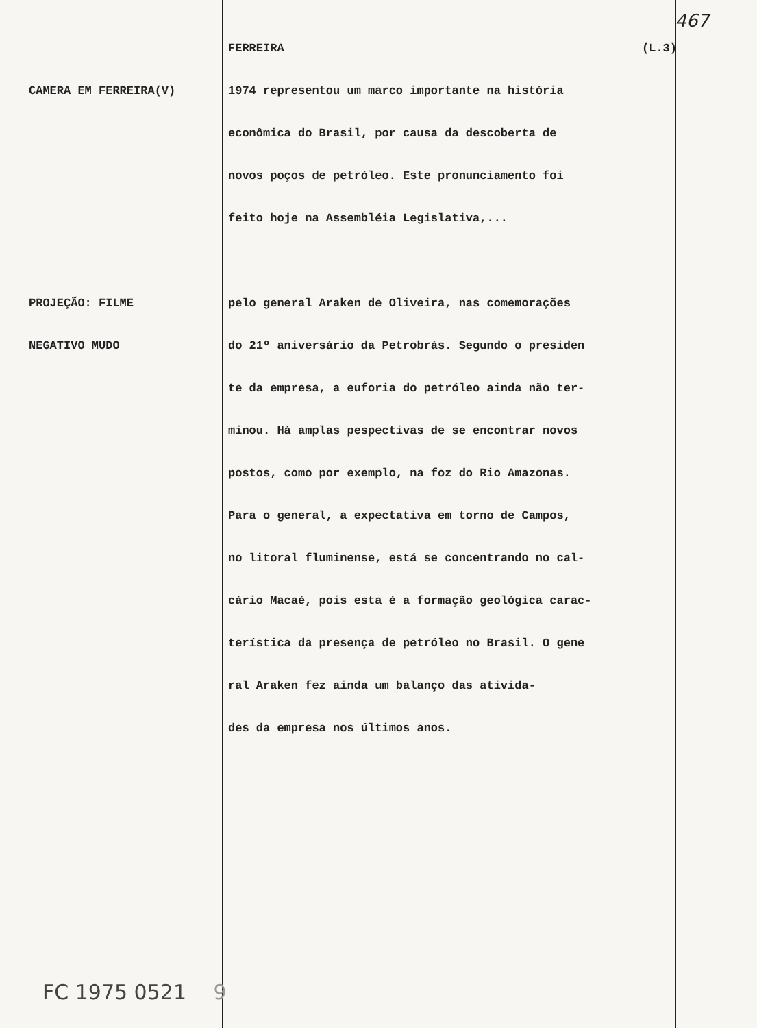467
FERREIRA (L.3)
CAMERA EM FERREIRA(V) 1974 representou um marco importante na história
econômica do Brasil, por causa da descoberta de
novos poços de petróleo. Este pronunciamento foi
feito hoje na Assembléia Legislativa,...
PROJEÇÃO: FILME
NEGATIVO MUDO
pelo general Araken de Oliveira, nas comemorações
do 21º aniversário da Petrobrás. Segundo o presiden
te da empresa, a euforia do petróleo ainda não ter-
minou. Há amplas pespectivas de se encontrar novos
postos, como por exemplo, na foz do Rio Amazonas.
Para o general, a expectativa em torno de Campos,
no litoral fluminense, está se concentrando no cal-
cário Macaé, pois esta é a formação geológica carac-
terística da presença de petróleo no Brasil. O gene
ral Araken fez ainda um balanço das ativida-
des da empresa nos últimos anos.
FC 1975 0521 9